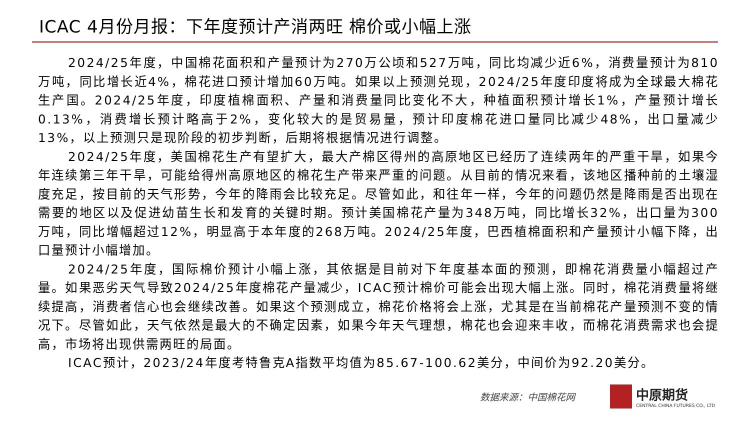ICAC 4月份月报：下年度预计产消两旺 棉价或小幅上涨
2024/25年度，中国棉花面积和产量预计为270万公顷和527万吨，同比均减少近6%，消费量预计为810万吨，同比增长近4%，棉花进口预计增加60万吨。如果以上预测兑现，2024/25年度印度将成为全球最大棉花生产国。2024/25年度，印度植棉面积、产量和消费量同比变化不大，种植面积预计增长1%，产量预计增长0.13%，消费增长预计略高于2%，变化较大的是贸易量，预计印度棉花进口量同比减少48%，出口量减少13%，以上预测只是现阶段的初步判断，后期将根据情况进行调整。
2024/25年度，美国棉花生产有望扩大，最大产棉区得州的高原地区已经历了连续两年的严重干旱，如果今年连续第三年干旱，可能给得州高原地区的棉花生产带来严重的问题。从目前的情况来看，该地区播种前的土壤湿度充足，按目前的天气形势，今年的降雨会比较充足。尽管如此，和往年一样，今年的问题仍然是降雨是否出现在需要的地区以及促进幼苗生长和发育的关键时期。预计美国棉花产量为348万吨，同比增长32%，出口量为300万吨，同比增幅超过12%，明显高于本年度的268万吨。2024/25年度，巴西植棉面积和产量预计小幅下降，出口量预计小幅增加。
2024/25年度，国际棉价预计小幅上涨，其依据是目前对下年度基本面的预测，即棉花消费量小幅超过产量。如果恶劣天气导致2024/25年度棉花产量减少，ICAC预计棉价可能会出现大幅上涨。同时，棉花消费量将继续提高，消费者信心也会继续改善。如果这个预测成立，棉花价格将会上涨，尤其是在当前棉花产量预测不变的情况下。尽管如此，天气依然是最大的不确定因素，如果今年天气理想，棉花也会迎来丰收，而棉花消费需求也会提高，市场将出现供需两旺的局面。
ICAC预计，2023/24年度考特鲁克A指数平均值为85.67-100.62美分，中间价为92.20美分。
数据来源：中国棉花网
中原期货
CENTRAL CHINA FUTURES CO., LTD